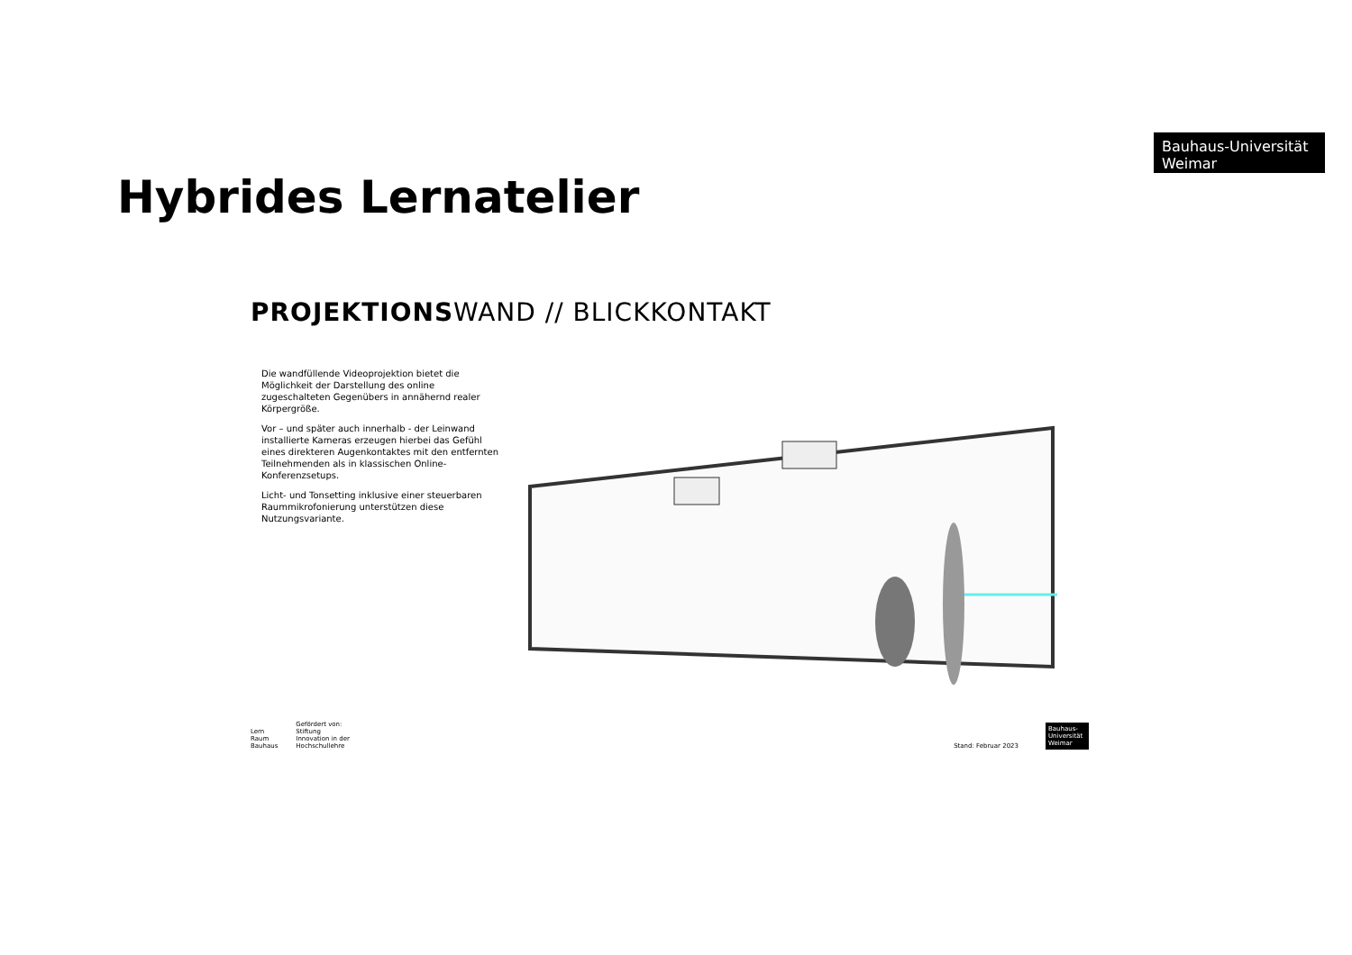Bauhaus-Universität
Weimar
Hybrides Lernatelier
PROJEKTIONSWAND // BLICKKONTAKT
Die wandfüllende Videoprojektion bietet die Möglichkeit der Darstellung des online zugeschalteten Gegenübers in annähernd realer Körpergröße.
Vor – und später auch innerhalb - der Leinwand installierte Kameras erzeugen hierbei das Gefühl eines direkteren Augenkontaktes mit den entfernten Teilnehmenden als in klassischen Online-Konferenzsetups.
Licht- und Tonsetting inklusive einer steuerbaren Raummikrofonierung unterstützen diese Nutzungsvariante.
Lern
Raum
Bauhaus
Gefördert von:
Stiftung
Innovation in der
Hochschullehre
Stand: Februar 2023
Bauhaus-
Universität
Weimar